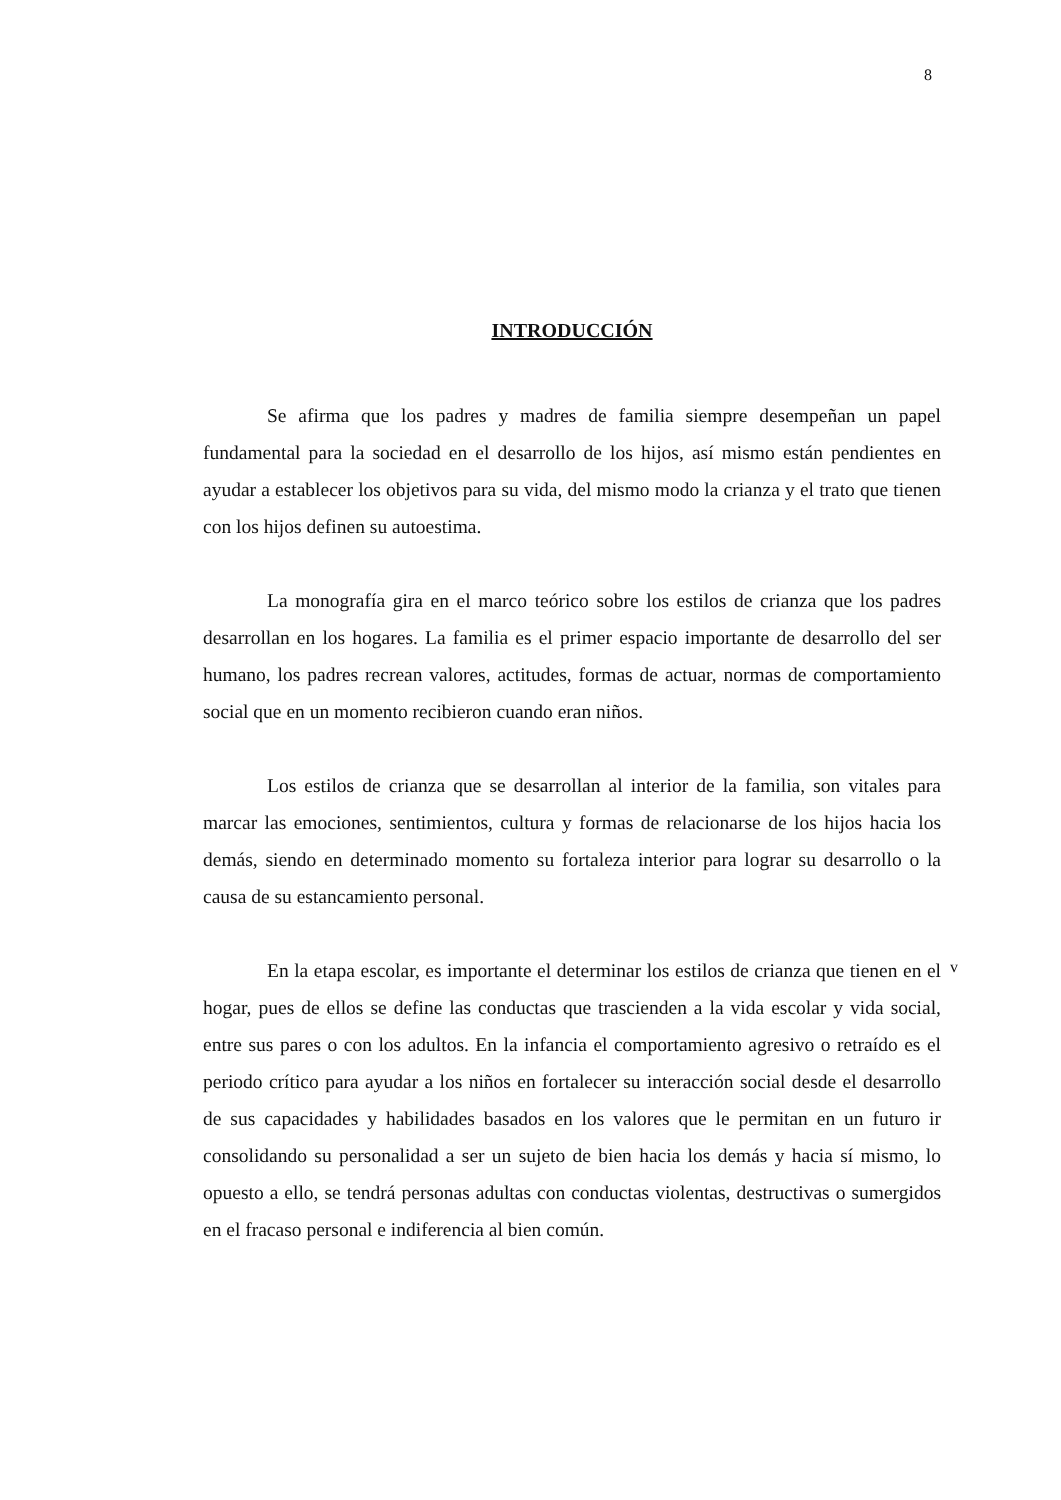8
INTRODUCCIÓN
Se afirma que los padres y madres de familia siempre desempeñan un papel fundamental para la sociedad en el desarrollo de los hijos, así mismo están pendientes en ayudar a establecer los objetivos para su vida, del mismo modo la crianza y el trato que tienen con los hijos definen su autoestima.
La monografía gira en el marco teórico sobre los estilos de crianza que los padres desarrollan en los hogares. La familia es el primer espacio importante de desarrollo del ser humano, los padres recrean valores, actitudes, formas de actuar, normas de comportamiento social que en un momento recibieron cuando eran niños.
Los estilos de crianza que se desarrollan al interior de la familia, son vitales para marcar las emociones, sentimientos, cultura y formas de relacionarse de los hijos hacia los demás, siendo en determinado momento su fortaleza interior para lograr su desarrollo o la causa de su estancamiento personal.
En la etapa escolar, es importante el determinar los estilos de crianza que tienen en el hogar, pues de ellos se define las conductas que trascienden a la vida escolar y vida social, entre sus pares o con los adultos. En la infancia el comportamiento agresivo o retraído es el periodo crítico para ayudar a los niños en fortalecer su interacción social desde el desarrollo de sus capacidades y habilidades basados en los valores que le permitan en un futuro ir consolidando su personalidad a ser un sujeto de bien hacia los demás y hacia sí mismo, lo opuesto a ello, se tendrá personas adultas con conductas violentas, destructivas o sumergidos en el fracaso personal e indiferencia al bien común.
v